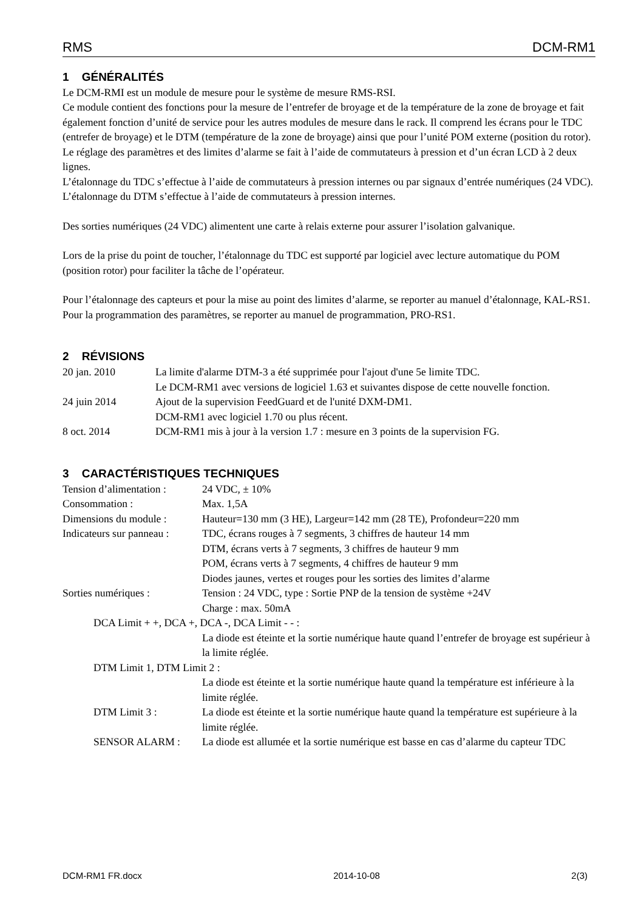RMS DCM-RM1
1 GÉNÉRALITÉS
Le DCM-RMI est un module de mesure pour le système de mesure RMS-RSI.
Ce module contient des fonctions pour la mesure de l’entrefer de broyage et de la température de la zone de broyage et fait également fonction d’unité de service pour les autres modules de mesure dans le rack. Il comprend les écrans pour le TDC (entrefer de broyage) et le DTM (température de la zone de broyage) ainsi que pour l’unité POM externe (position du rotor).
Le réglage des paramètres et des limites d’alarme se fait à l’aide de commutateurs à pression et d’un écran LCD à 2 deux lignes.
L’étalonnage du TDC s’effectue à l’aide de commutateurs à pression internes ou par signaux d’entrée numériques (24 VDC).
L’étalonnage du DTM s’effectue à l’aide de commutateurs à pression internes.
Des sorties numériques (24 VDC) alimentent une carte à relais externe pour assurer l’isolation galvanique.
Lors de la prise du point de toucher, l’étalonnage du TDC est supporté par logiciel avec lecture automatique du POM (position rotor) pour faciliter la tâche de l’opérateur.
Pour l’étalonnage des capteurs et pour la mise au point des limites d’alarme, se reporter au manuel d’étalonnage, KAL-RS1.
Pour la programmation des paramètres, se reporter au manuel de programmation, PRO-RS1.
2 RÉVISIONS
20 jan. 2010 La limite d'alarme DTM-3 a été supprimée pour l'ajout d'une 5e limite TDC.
Le DCM-RM1 avec versions de logiciel 1.63 et suivantes dispose de cette nouvelle fonction.
24 juin 2014 Ajout de la supervision FeedGuard et de l'unité DXM-DM1.
DCM-RM1 avec logiciel 1.70 ou plus récent.
8 oct. 2014 DCM-RM1 mis à jour à la version 1.7 : mesure en 3 points de la supervision FG.
3 CARACTÉRISTIQUES TECHNIQUES
Tension d’alimentation :
24 VDC, ± 10%
Consommation : Max. 1,5A
Dimensions du module :
Hauteur=130 mm (3 HE), Largeur=142 mm (28 TE), Profondeur=220 mm
Indicateurs sur panneau :
TDC, écrans rouges à 7 segments, 3 chiffres de hauteur 14 mm
DTM, écrans verts à 7 segments, 3 chiffres de hauteur 9 mm
POM, écrans verts à 7 segments, 4 chiffres de hauteur 9 mm
Diodes jaunes, vertes et rouges pour les sorties des limites d’alarme
Sorties numériques : Tension : 24 VDC, type : Sortie PNP de la tension de système +24V
Charge : max. 50mA
DCA Limit + +, DCA +, DCA -, DCA Limit - - :
La diode est éteinte et la sortie numérique haute quand l’entrefer de broyage est supérieur à la limite réglée.
DTM Limit 1, DTM Limit 2 :
La diode est éteinte et la sortie numérique haute quand la température est inférieure à la limite réglée.
DTM Limit 3 : La diode est éteinte et la sortie numérique haute quand la température est supérieure à la limite réglée.
SENSOR ALARM : La diode est allumée et la sortie numérique est basse en cas d’alarme du capteur TDC
DCM-RM1 FR.docx 2014-10-08 2(3)